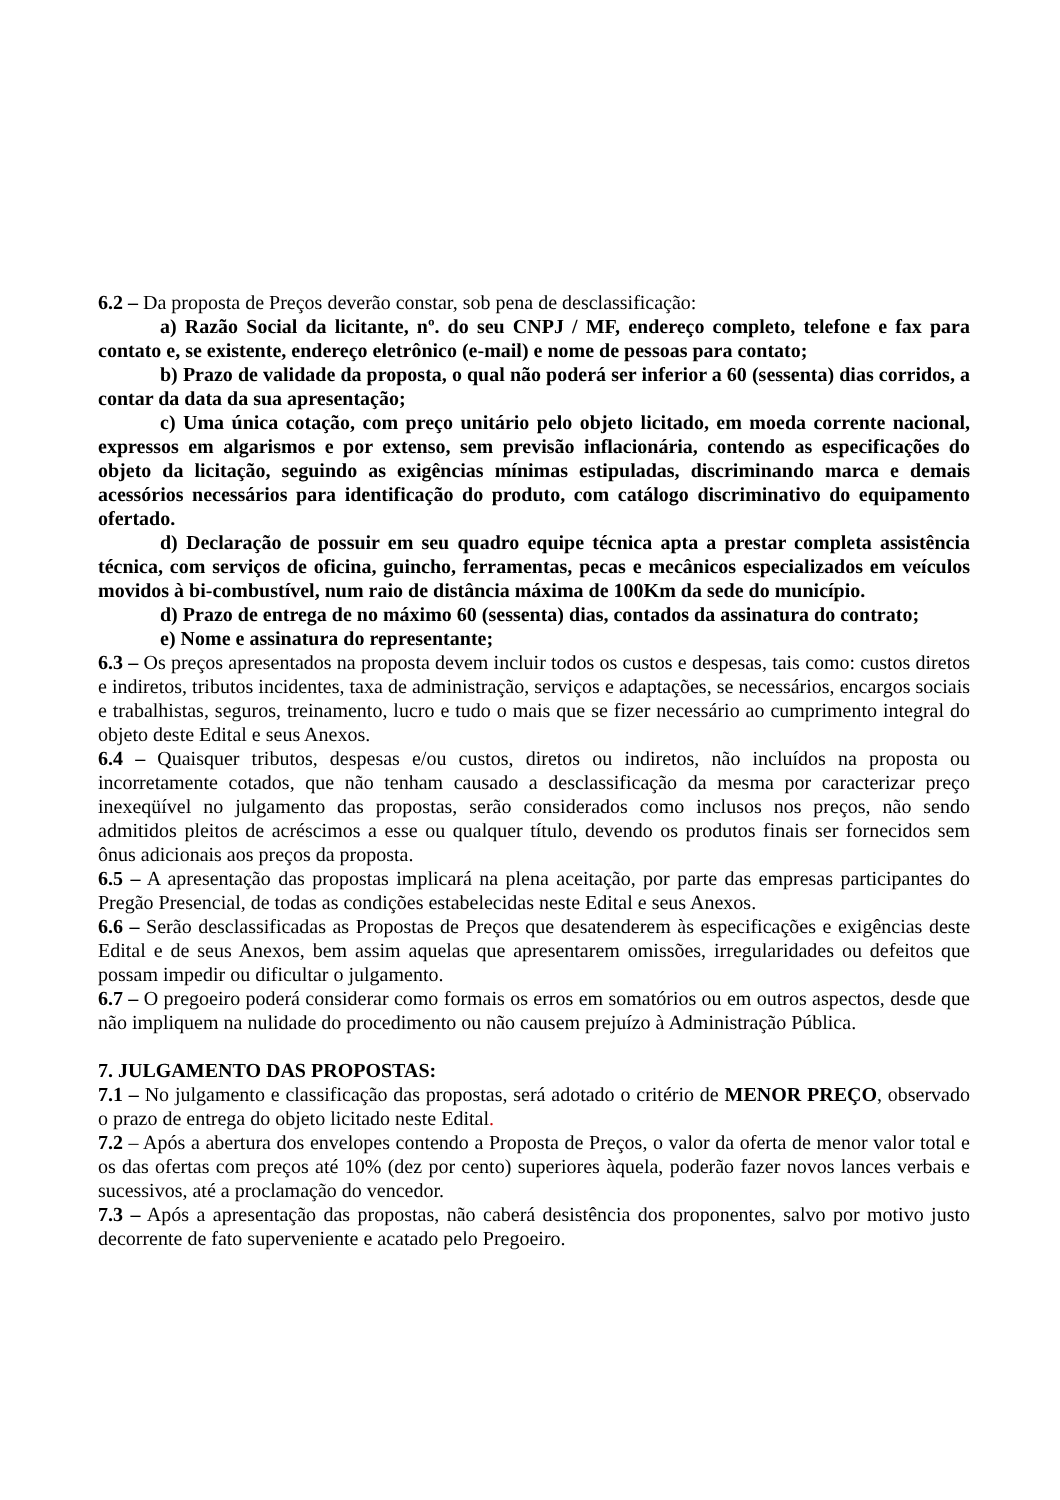6.2 – Da proposta de Preços deverão constar, sob pena de desclassificação:
a) Razão Social da licitante, nº. do seu CNPJ / MF, endereço completo, telefone e fax para contato e, se existente, endereço eletrônico (e-mail) e nome de pessoas para contato;
b) Prazo de validade da proposta, o qual não poderá ser inferior a 60 (sessenta) dias corridos, a contar da data da sua apresentação;
c) Uma única cotação, com preço unitário pelo objeto licitado, em moeda corrente nacional, expressos em algarismos e por extenso, sem previsão inflacionária, contendo as especificações do objeto da licitação, seguindo as exigências mínimas estipuladas, discriminando marca e demais acessórios necessários para identificação do produto, com catálogo discriminativo do equipamento ofertado.
d) Declaração de possuir em seu quadro equipe técnica apta a prestar completa assistência técnica, com serviços de oficina, guincho, ferramentas, pecas e mecânicos especializados em veículos movidos à bi-combustível, num raio de distância máxima de 100Km da sede do município.
d) Prazo de entrega de no máximo 60 (sessenta) dias, contados da assinatura do contrato;
e) Nome e assinatura do representante;
6.3 – Os preços apresentados na proposta devem incluir todos os custos e despesas, tais como: custos diretos e indiretos, tributos incidentes, taxa de administração, serviços e adaptações, se necessários, encargos sociais e trabalhistas, seguros, treinamento, lucro e tudo o mais que se fizer necessário ao cumprimento integral do objeto deste Edital e seus Anexos.
6.4 – Quaisquer tributos, despesas e/ou custos, diretos ou indiretos, não incluídos na proposta ou incorretamente cotados, que não tenham causado a desclassificação da mesma por caracterizar preço inexeqüível no julgamento das propostas, serão considerados como inclusos nos preços, não sendo admitidos pleitos de acréscimos a esse ou qualquer título, devendo os produtos finais ser fornecidos sem ônus adicionais aos preços da proposta.
6.5 – A apresentação das propostas implicará na plena aceitação, por parte das empresas participantes do Pregão Presencial, de todas as condições estabelecidas neste Edital e seus Anexos.
6.6 – Serão desclassificadas as Propostas de Preços que desatenderem às especificações e exigências deste Edital e de seus Anexos, bem assim aquelas que apresentarem omissões, irregularidades ou defeitos que possam impedir ou dificultar o julgamento.
6.7 – O pregoeiro poderá considerar como formais os erros em somatórios ou em outros aspectos, desde que não impliquem na nulidade do procedimento ou não causem prejuízo à Administração Pública.
7. JULGAMENTO DAS PROPOSTAS:
7.1 – No julgamento e classificação das propostas, será adotado o critério de MENOR PREÇO, observado o prazo de entrega do objeto licitado neste Edital.
7.2 – Após a abertura dos envelopes contendo a Proposta de Preços, o valor da oferta de menor valor total e os das ofertas com preços até 10% (dez por cento) superiores àquela, poderão fazer novos lances verbais e sucessivos, até a proclamação do vencedor.
7.3 – Após a apresentação das propostas, não caberá desistência dos proponentes, salvo por motivo justo decorrente de fato superveniente e acatado pelo Pregoeiro.